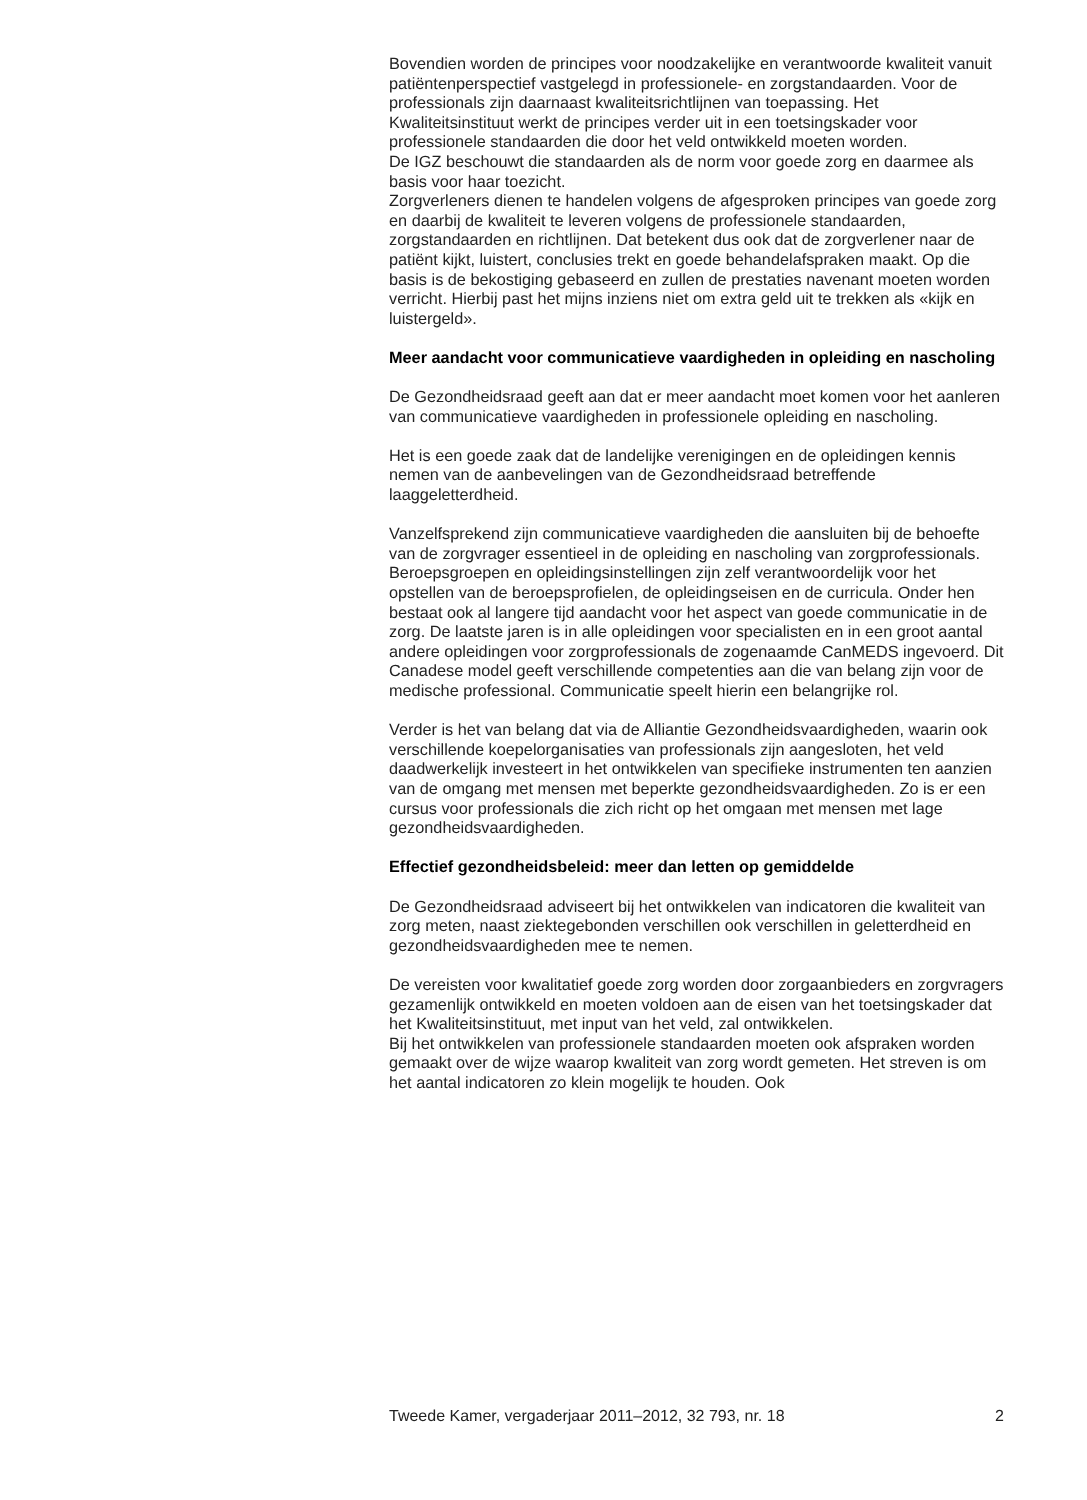Bovendien worden de principes voor noodzakelijke en verantwoorde kwaliteit vanuit patiëntenperspectief vastgelegd in professionele- en zorgstandaarden. Voor de professionals zijn daarnaast kwaliteitsrichtlijnen van toepassing. Het Kwaliteitsinstituut werkt de principes verder uit in een toetsingskader voor professionele standaarden die door het veld ontwikkeld moeten worden.
De IGZ beschouwt die standaarden als de norm voor goede zorg en daarmee als basis voor haar toezicht.
Zorgverleners dienen te handelen volgens de afgesproken principes van goede zorg en daarbij de kwaliteit te leveren volgens de professionele standaarden, zorgstandaarden en richtlijnen. Dat betekent dus ook dat de zorgverlener naar de patiënt kijkt, luistert, conclusies trekt en goede behandelafspraken maakt. Op die basis is de bekostiging gebaseerd en zullen de prestaties navenant moeten worden verricht. Hierbij past het mijns inziens niet om extra geld uit te trekken als «kijk en luistergeld».
Meer aandacht voor communicatieve vaardigheden in opleiding en nascholing
De Gezondheidsraad geeft aan dat er meer aandacht moet komen voor het aanleren van communicatieve vaardigheden in professionele opleiding en nascholing.
Het is een goede zaak dat de landelijke verenigingen en de opleidingen kennis nemen van de aanbevelingen van de Gezondheidsraad betreffende laaggeletterdheid.
Vanzelfsprekend zijn communicatieve vaardigheden die aansluiten bij de behoefte van de zorgvrager essentieel in de opleiding en nascholing van zorgprofessionals.
Beroepsgroepen en opleidingsinstellingen zijn zelf verantwoordelijk voor het opstellen van de beroepsprofielen, de opleidingseisen en de curricula. Onder hen bestaat ook al langere tijd aandacht voor het aspect van goede communicatie in de zorg. De laatste jaren is in alle opleidingen voor specialisten en in een groot aantal andere opleidingen voor zorgprofessionals de zogenaamde CanMEDS ingevoerd. Dit Canadese model geeft verschillende competenties aan die van belang zijn voor de medische professional. Communicatie speelt hierin een belangrijke rol.
Verder is het van belang dat via de Alliantie Gezondheidsvaardigheden, waarin ook verschillende koepelorganisaties van professionals zijn aangesloten, het veld daadwerkelijk investeert in het ontwikkelen van specifieke instrumenten ten aanzien van de omgang met mensen met beperkte gezondheidsvaardigheden. Zo is er een cursus voor professionals die zich richt op het omgaan met mensen met lage gezondheidsvaardigheden.
Effectief gezondheidsbeleid: meer dan letten op gemiddelde
De Gezondheidsraad adviseert bij het ontwikkelen van indicatoren die kwaliteit van zorg meten, naast ziektegebonden verschillen ook verschillen in geletterdheid en gezondheidsvaardigheden mee te nemen.
De vereisten voor kwalitatief goede zorg worden door zorgaanbieders en zorgvragers gezamenlijk ontwikkeld en moeten voldoen aan de eisen van het toetsingskader dat het Kwaliteitsinstituut, met input van het veld, zal ontwikkelen.
Bij het ontwikkelen van professionele standaarden moeten ook afspraken worden gemaakt over de wijze waarop kwaliteit van zorg wordt gemeten. Het streven is om het aantal indicatoren zo klein mogelijk te houden. Ook
Tweede Kamer, vergaderjaar 2011–2012, 32 793, nr. 18 2